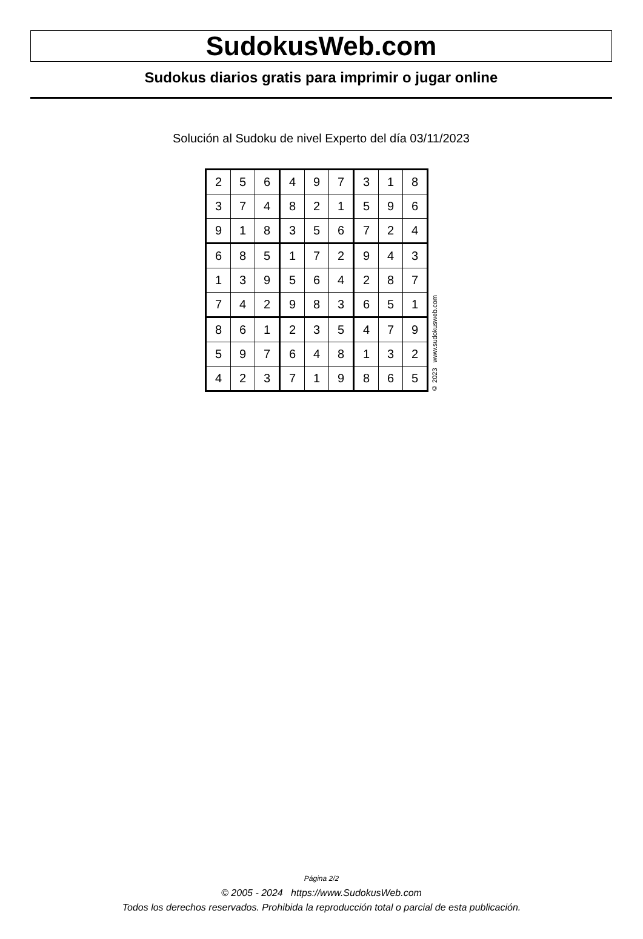SudokusWeb.com
Sudokus diarios gratis para imprimir o jugar online
Solución al Sudoku de nivel Experto del día 03/11/2023
| 2 | 5 | 6 | 4 | 9 | 7 | 3 | 1 | 8 |
| 3 | 7 | 4 | 8 | 2 | 1 | 5 | 9 | 6 |
| 9 | 1 | 8 | 3 | 5 | 6 | 7 | 2 | 4 |
| 6 | 8 | 5 | 1 | 7 | 2 | 9 | 4 | 3 |
| 1 | 3 | 9 | 5 | 6 | 4 | 2 | 8 | 7 |
| 7 | 4 | 2 | 9 | 8 | 3 | 6 | 5 | 1 |
| 8 | 6 | 1 | 2 | 3 | 5 | 4 | 7 | 9 |
| 5 | 9 | 7 | 6 | 4 | 8 | 1 | 3 | 2 |
| 4 | 2 | 3 | 7 | 1 | 9 | 8 | 6 | 5 |
© 2023 www.sudokusweb.com
Página 2/2
© 2005 - 2024 https://www.SudokusWeb.com
Todos los derechos reservados. Prohibida la reproducción total o parcial de esta publicación.